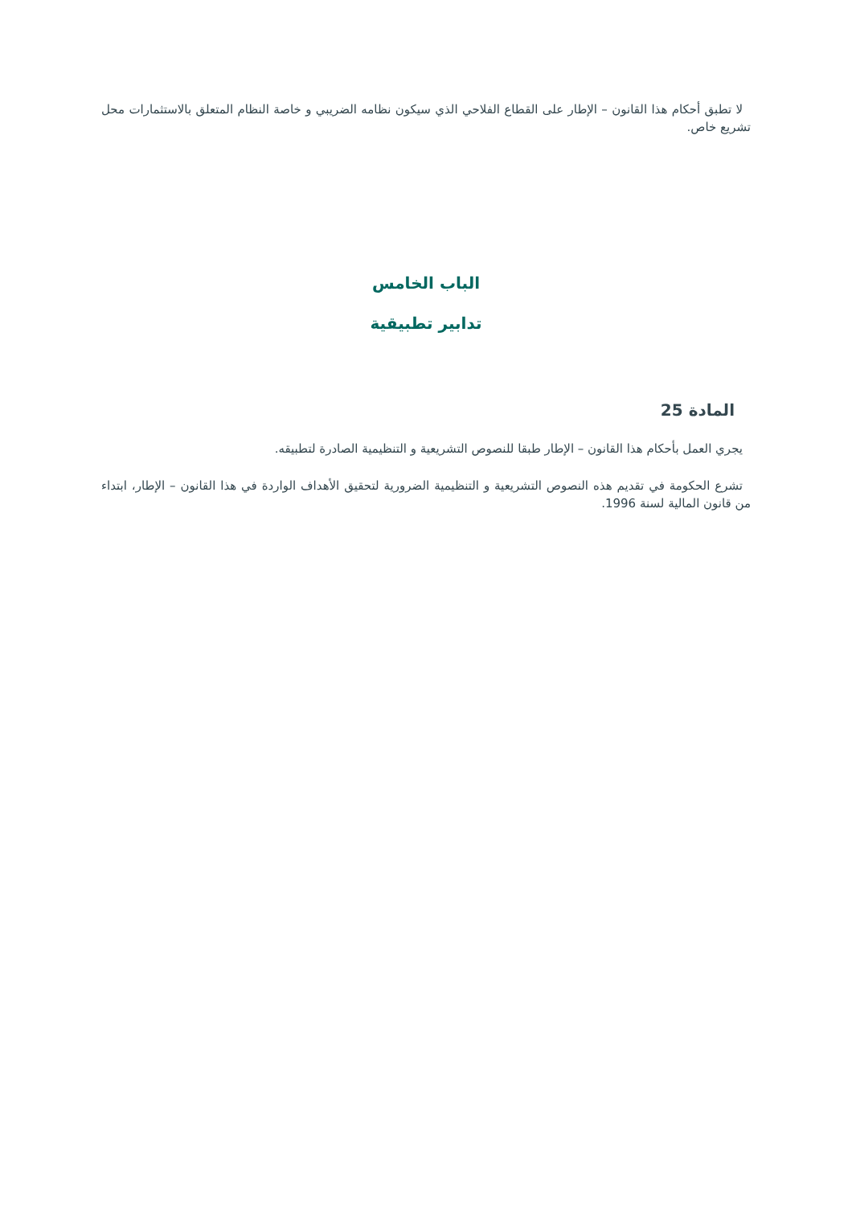لا تطبق أحكام هذا القانون – الإطار على القطاع الفلاحي الذي سيكون نظامه الضريبي و خاصة النظام المتعلق بالاستثمارات محل تشريع خاص.
الباب الخامس
تدابير تطبيقية
المادة 25
يجري العمل بأحكام هذا القانون – الإطار طبقا للنصوص التشريعية و التنظيمية الصادرة لتطبيقه.
تشرع الحكومة في تقديم هذه النصوص التشريعية و التنظيمية الضرورية لتحقيق الأهداف الواردة في هذا القانون – الإطار، ابتداء من قانون المالية لسنة 1996.